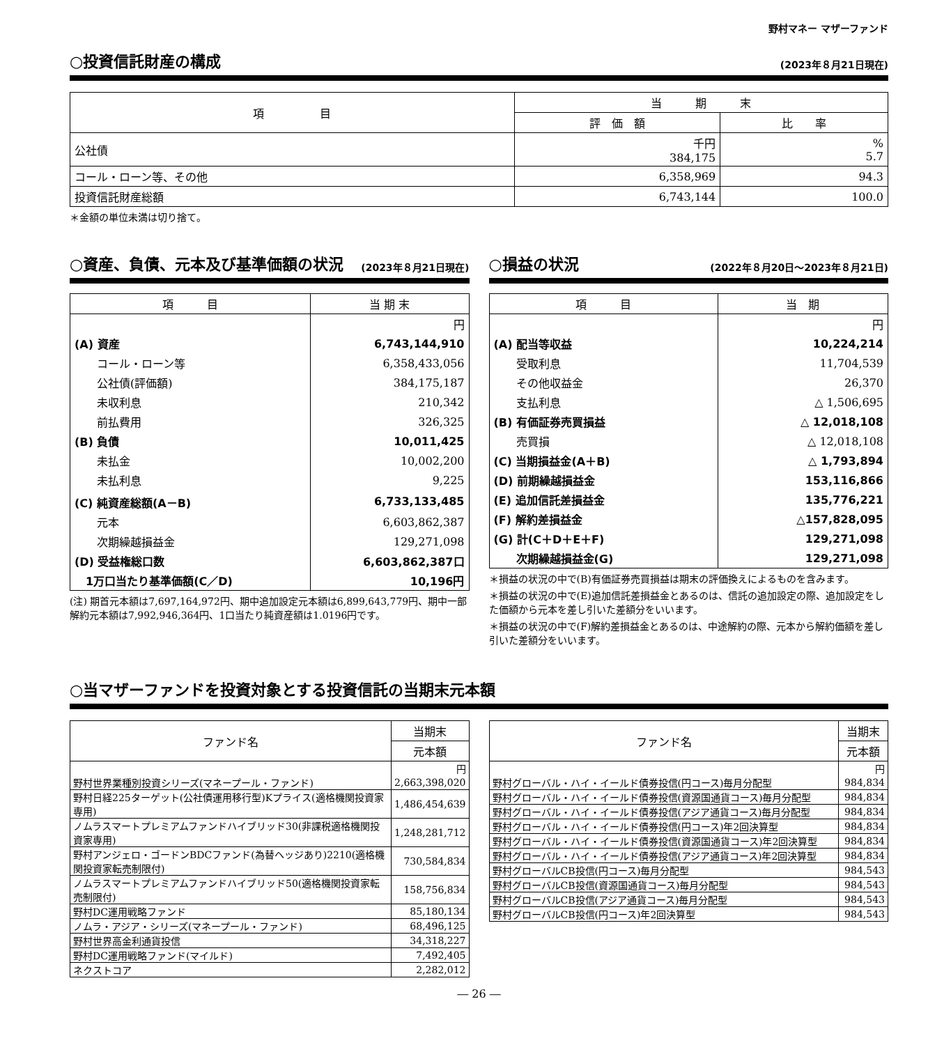野村マネー マザーファンド
○投資信託財産の構成 (2023年８月21日現在)
| 項 目 | 当 期 末 | |
| --- | --- | --- |
| | 評 価 額 | 比 率 |
| 公社債 | 千円 384,175 | % 5.7 |
| コール・ローン等、その他 | 6,358,969 | 94.3 |
| 投資信託財産総額 | 6,743,144 | 100.0 |
＊金額の単位未満は切り捨て。
○資産、負債、元本及び基準価額の状況 (2023年８月21日現在)
| 項 目 | 当 期 末 |
| --- | --- |
| | 円 |
| (A) 資産 | 6,743,144,910 |
| コール・ローン等 | 6,358,433,056 |
| 公社債(評価額) | 384,175,187 |
| 未収利息 | 210,342 |
| 前払費用 | 326,325 |
| (B) 負債 | 10,011,425 |
| 未払金 | 10,002,200 |
| 未払利息 | 9,225 |
| (C) 純資産総額(A－B) | 6,733,133,485 |
| 元本 | 6,603,862,387 |
| 次期繰越損益金 | 129,271,098 |
| (D) 受益権総口数 | 6,603,862,387口 |
| 1万口当たり基準価額(C／D) | 10,196円 |
(注) 期首元本額は7,697,164,972円、期中追加設定元本額は6,899,643,779円、期中一部解約元本額は7,992,946,364円、1口当たり純資産額は1.0196円です。
○損益の状況 (2022年８月20日～2023年８月21日)
| 項 目 | 当 期 |
| --- | --- |
| | 円 |
| (A) 配当等収益 | 10,224,214 |
| 受取利息 | 11,704,539 |
| その他収益金 | 26,370 |
| 支払利息 | △ 1,506,695 |
| (B) 有価証券売買損益 | △ 12,018,108 |
| 売買損 | △ 12,018,108 |
| (C) 当期損益金(A＋B) | △ 1,793,894 |
| (D) 前期繰越損益金 | 153,116,866 |
| (E) 追加信託差損益金 | 135,776,221 |
| (F) 解約差損益金 | △157,828,095 |
| (G) 計(C＋D＋E＋F) | 129,271,098 |
| 次期繰越損益金(G) | 129,271,098 |
＊損益の状況の中で(B)有価証券売買損益は期末の評価換えによるものを含みます。
＊損益の状況の中で(E)追加信託差損益金とあるのは、信託の追加設定の際、追加設定をした価額から元本を差し引いた差額分をいいます。
＊損益の状況の中で(F)解約差損益金とあるのは、中途解約の際、元本から解約価額を差し引いた差額分をいいます。
○当マザーファンドを投資対象とする投資信託の当期末元本額
| ファンド名 | 当期末 |
| --- | --- |
| | 元本額 |
| | 円 |
| 野村世界業種別投資シリーズ(マネープール・ファンド) | 2,663,398,020 |
| 野村日経225ターゲット(公社債運用移行型)Kプライス(適格機関投資家専用) | 1,486,454,639 |
| ノムラスマートプレミアムファンドハイブリッド30(非課税適格機関投資家専用) | 1,248,281,712 |
| 野村アンジェロ・ゴードンBDCファンド(為替ヘッジあり)2210(適格機関投資家転売制限付) | 730,584,834 |
| ノムラスマートプレミアムファンドハイブリッド50(適格機関投資家転売制限付) | 158,756,834 |
| 野村DC運用戦略ファンド | 85,180,134 |
| ノムラ・アジア・シリーズ(マネープール・ファンド) | 68,496,125 |
| 野村世界高金利通貨投信 | 34,318,227 |
| 野村DC運用戦略ファンド(マイルド) | 7,492,405 |
| ネクストコア | 2,282,012 |
| ファンド名 | 当期末 |
| --- | --- |
| | 元本額 |
| | 円 |
| 野村グローバル・ハイ・イールド債券投信(円コース)毎月分配型 | 984,834 |
| 野村グローバル・ハイ・イールド債券投信(資源国通貨コース)毎月分配型 | 984,834 |
| 野村グローバル・ハイ・イールド債券投信(アジア通貨コース)毎月分配型 | 984,834 |
| 野村グローバル・ハイ・イールド債券投信(円コース)年2回決算型 | 984,834 |
| 野村グローバル・ハイ・イールド債券投信(資源国通貨コース)年2回決算型 | 984,834 |
| 野村グローバル・ハイ・イールド債券投信(アジア通貨コース)年2回決算型 | 984,834 |
| 野村グローバルCB投信(円コース)毎月分配型 | 984,543 |
| 野村グローバルCB投信(資源国通貨コース)毎月分配型 | 984,543 |
| 野村グローバルCB投信(アジア通貨コース)毎月分配型 | 984,543 |
| 野村グローバルCB投信(円コース)年2回決算型 | 984,543 |
― 26 ―